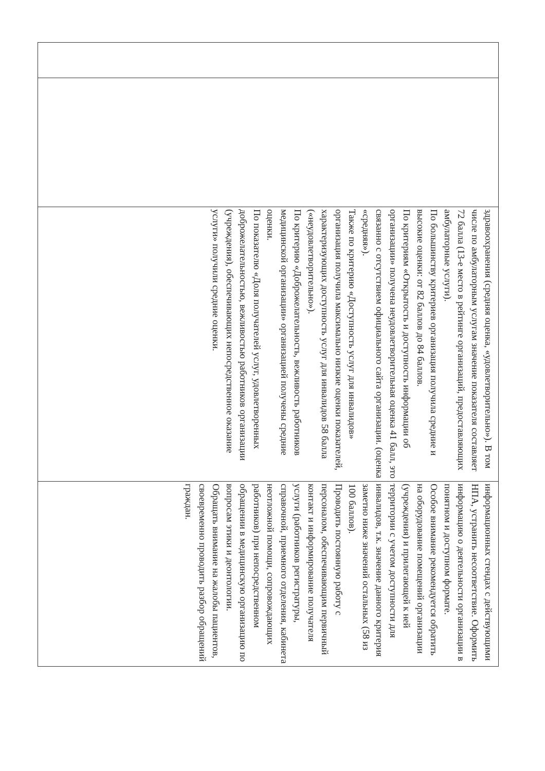| | | здравоохранения (средняя оценка, «удовлетворительно»). В том числе по амбулаторным услугам значение показателя составляет 72 балла (13-е место в рейтинге организаций, предоставляющих амбулаторные услуги). По большинству критериев организация получила средние и высокие оценки: от 82 баллов до 84 баллов. По критериям «Открытость и доступность информации об организации» получена неудовлетворительная оценка 41 балл, это связанно с отсутствием официального сайта организации. (оценка «средняя»). Также по критерию «Доступность услуг для инвалидов» организация получила максимально низкие оценки показателей, характеризующих доступность услуг для инвалидов 58 балла («неудовлетворительно»). По критерию «Доброжелательность, вежливость работников медицинской организации» организацией получены средние оценки. По показателю «Доля получателей услуг, удовлетворенных доброжелательностью, вежливостью работников организации (учреждения), обеспечивающих непосредственное оказание услуги» получили средние оценки. | информационных стендах с действующими НПА, устранить несоответствие. Оформить информацию о деятельности организации в понятном и доступном формате. Особое внимание рекомендуется обратить на оборудование помещений организации (учреждения) и прилегающей к ней территории с учетом доступности для инвалидов, т.к. значение данного критерия заметно ниже значений остальных (58 из 100 баллов). Проводить постоянную работу с персоналом, обеспечивающим первичный контакт и информирование получателя услуги (работников регистратуры, справочной, приемного отделения, кабинета неотложной помощи, сопровождающих работников) при непосредственном обращении в медицинскую организацию по вопросам этики и деонтологии. Обращать внимание на жалобы пациентов, своевременно проводить разбор обращений граждан. |